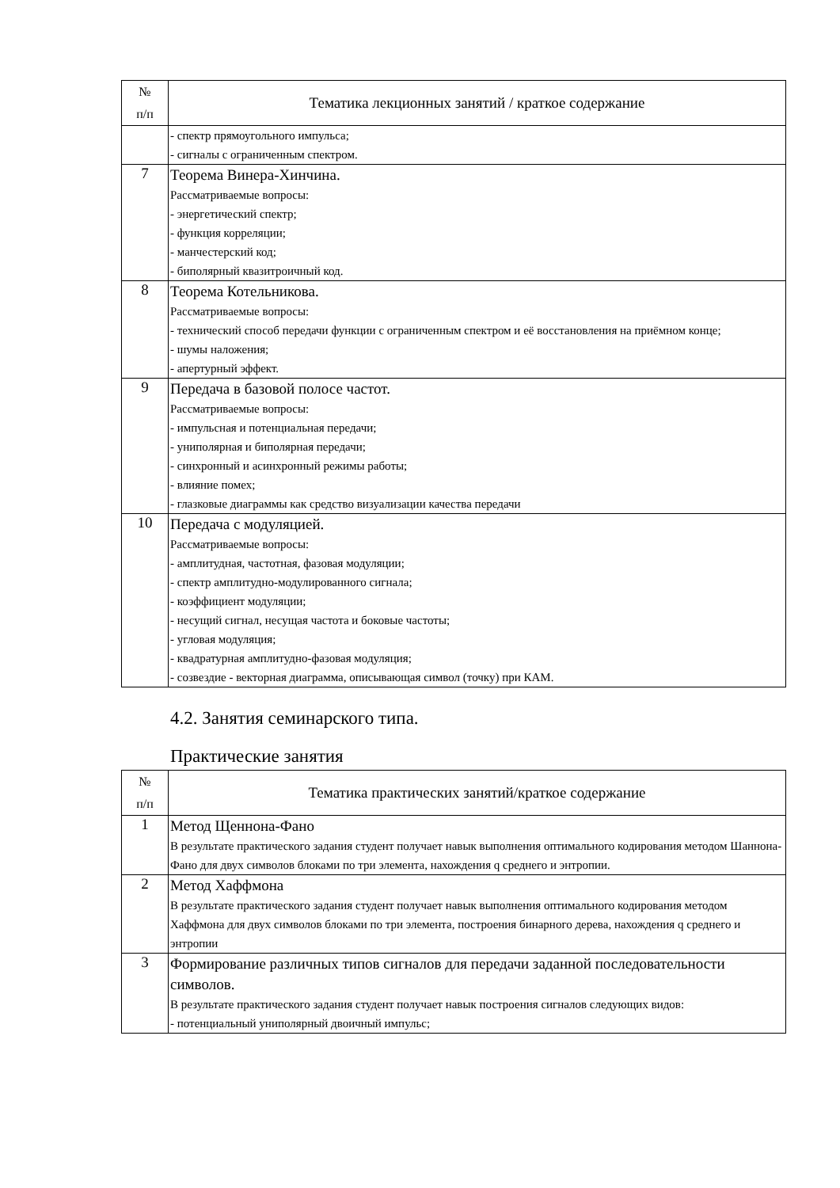| № п/п | Тематика лекционных занятий / краткое содержание |
| --- | --- |
| | - спектр прямоугольного импульса; - сигналы с ограниченным спектром. |
| 7 | Теорема Винера-Хинчина. Рассматриваемые вопросы: - энергетический спектр; - функция корреляции; - манчестерский код; - биполярный квазитроичный код. |
| 8 | Теорема Котельникова. Рассматриваемые вопросы: - технический способ передачи функции с ограниченным спектром и её восстановления на приёмном конце; - шумы наложения; - апертурный эффект. |
| 9 | Передача в базовой полосе частот. Рассматриваемые вопросы: - импульсная и потенциальная передачи; - униполярная и биполярная передачи; - синхронный и асинхронный режимы работы; - влияние помех; - глазковые диаграммы как средство визуализации качества передачи |
| 10 | Передача с модуляцией. Рассматриваемые вопросы: - амплитудная, частотная, фазовая модуляции; - спектр амплитудно-модулированного сигнала; - коэффициент модуляции; - несущий сигнал, несущая частота и боковые частоты; - угловая модуляция; - квадратурная амплитудно-фазовая модуляция; - созвездие - векторная диаграмма, описывающая символ (точку) при КАМ. |
4.2. Занятия семинарского типа.
Практические занятия
| № п/п | Тематика практических занятий/краткое содержание |
| --- | --- |
| 1 | Метод Щеннона-Фано В результате практического задания студент получает навык выполнения оптимального кодирования методом Шаннона-Фано для двух символов блоками по три элемента, нахождения q среднего и энтропии. |
| 2 | Метод Хаффмона В результате практического задания студент получает навык выполнения оптимального кодирования методом Хаффмона для двух символов блоками по три элемента, построения бинарного дерева, нахождения q среднего и энтропии |
| 3 | Формирование различных типов сигналов для передачи заданной последовательности символов. В результате практического задания студент получает навык построения сигналов следующих видов: - потенциальный униполярный двоичный импульс; |